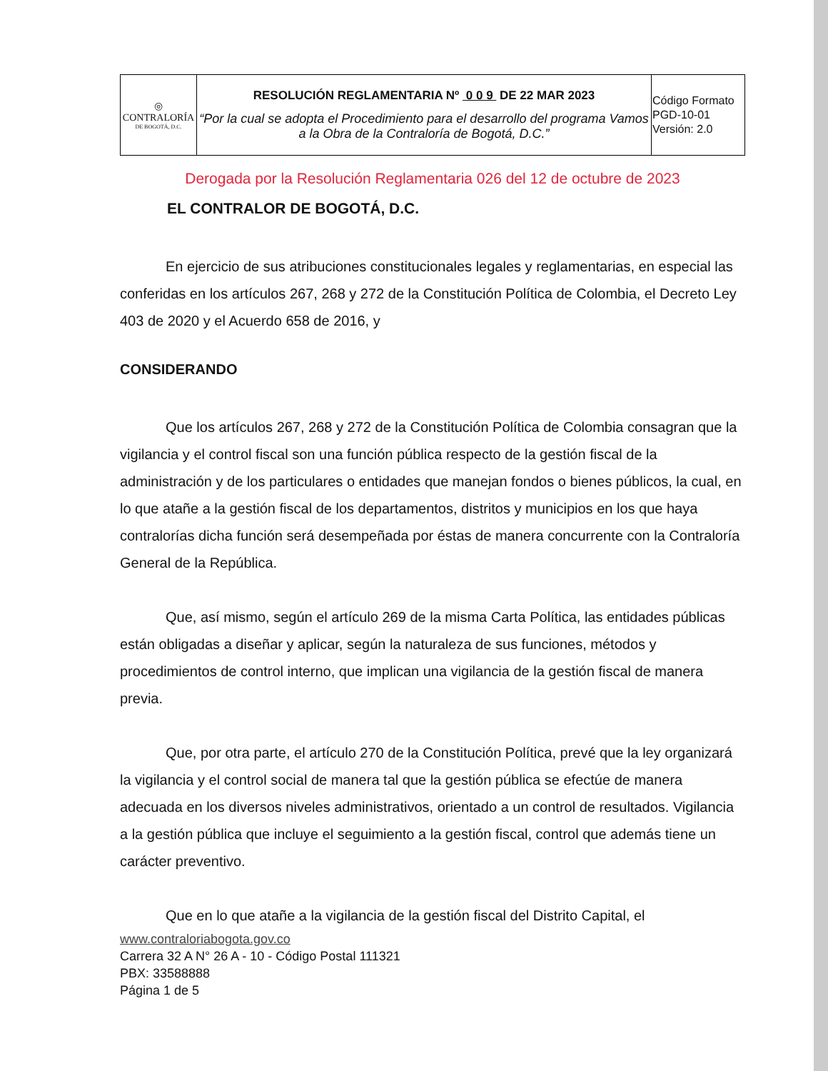| ◎ CONTRALORÍA DE BOGOTÁ, D.C. | RESOLUCIÓN REGLAMENTARIA Nº 0 0 9 DE 22 MAR 2023 “Por la cual se adopta el Procedimiento para el desarrollo del programa Vamos a la Obra de la Contraloría de Bogotá, D.C.” | Código Formato PGD-10-01 Versión: 2.0 |
Derogada por la Resolución Reglamentaria 026 del 12 de octubre de 2023
EL CONTRALOR DE BOGOTÁ, D.C.
En ejercicio de sus atribuciones constitucionales legales y reglamentarias, en especial las conferidas en los artículos 267, 268 y 272 de la Constitución Política de Colombia, el Decreto Ley 403 de 2020 y el Acuerdo 658 de 2016, y
CONSIDERANDO
Que los artículos 267, 268 y 272 de la Constitución Política de Colombia consagran que la vigilancia y el control fiscal son una función pública respecto de la gestión fiscal de la administración y de los particulares o entidades que manejan fondos o bienes públicos, la cual, en lo que atañe a la gestión fiscal de los departamentos, distritos y municipios en los que haya contralorías dicha función será desempeñada por éstas de manera concurrente con la Contraloría General de la República.
Que, así mismo, según el artículo 269 de la misma Carta Política, las entidades públicas están obligadas a diseñar y aplicar, según la naturaleza de sus funciones, métodos y procedimientos de control interno, que implican una vigilancia de la gestión fiscal de manera previa.
Que, por otra parte, el artículo 270 de la Constitución Política, prevé que la ley organizará la vigilancia y el control social de manera tal que la gestión pública se efectúe de manera adecuada en los diversos niveles administrativos, orientado a un control de resultados. Vigilancia a la gestión pública que incluye el seguimiento a la gestión fiscal, control que además tiene un carácter preventivo.
Que en lo que atañe a la vigilancia de la gestión fiscal del Distrito Capital, el
www.contraloriabogota.gov.co
Carrera 32 A N° 26 A - 10 - Código Postal 111321
PBX: 33588888
Página 1 de 5